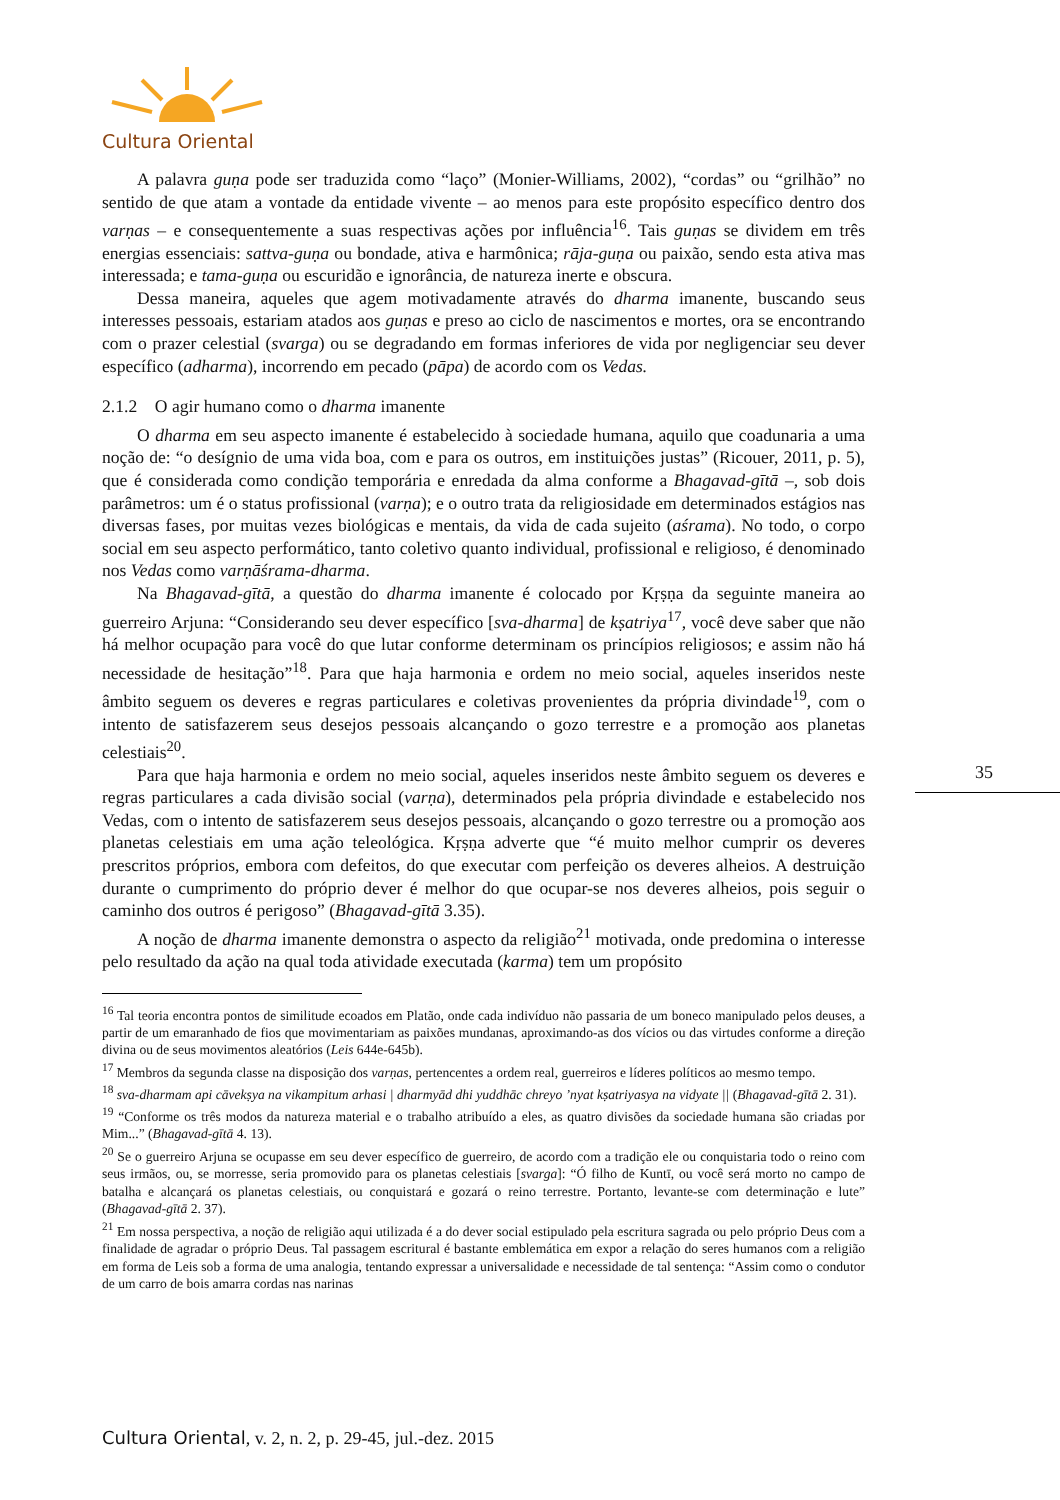Cultura Oriental
A palavra guṇa pode ser traduzida como “laço” (Monier-Williams, 2002), “cordas” ou “grilhão” no sentido de que atam a vontade da entidade vivente – ao menos para este propósito específico dentro dos varṇas – e consequentemente a suas respectivas ações por influência<sup>16</sup>. Tais guṇas se dividem em três energias essenciais: sattva-guṇa ou bondade, ativa e harmônica; rāja-guṇa ou paixão, sendo esta ativa mas interessada; e tama-guṇa ou escuridão e ignorância, de natureza inerte e obscura.
Dessa maneira, aqueles que agem motivadamente através do dharma imanente, buscando seus interesses pessoais, estariam atados aos guṇas e preso ao ciclo de nascimentos e mortes, ora se encontrando com o prazer celestial (svarga) ou se degradando em formas inferiores de vida por negligenciar seu dever específico (adharma), incorrendo em pecado (pāpa) de acordo com os Vedas.
2.1.2 O agir humano como o dharma imanente
O dharma em seu aspecto imanente é estabelecido à sociedade humana, aquilo que coadunaria a uma noção de: “o desígnio de uma vida boa, com e para os outros, em instituições justas” (Ricouer, 2011, p. 5), que é considerada como condição temporária e enredada da alma conforme a Bhagavad-gītā –, sob dois parâmetros: um é o status profissional (varṇa); e o outro trata da religiosidade em determinados estágios nas diversas fases, por muitas vezes biológicas e mentais, da vida de cada sujeito (aśrama). No todo, o corpo social em seu aspecto performático, tanto coletivo quanto individual, profissional e religioso, é denominado nos Vedas como varṇāśrama-dharma.
Na Bhagavad-gītā, a questão do dharma imanente é colocado por Kṛṣṇa da seguinte maneira ao guerreiro Arjuna: “Considerando seu dever específico [sva-dharma] de kṣatriya<sup>17</sup>, você deve saber que não há melhor ocupação para você do que lutar conforme determinam os princípios religiosos; e assim não há necessidade de hesitação”<sup>18</sup>. Para que haja harmonia e ordem no meio social, aqueles inseridos neste âmbito seguem os deveres e regras particulares e coletivas provenientes da própria divindade<sup>19</sup>, com o intento de satisfazerem seus desejos pessoais alcançando o gozo terrestre e a promoção aos planetas celestiais<sup>20</sup>.
Para que haja harmonia e ordem no meio social, aqueles inseridos neste âmbito seguem os deveres e regras particulares a cada divisão social (varṇa), determinados pela própria divindade e estabelecido nos Vedas, com o intento de satisfazerem seus desejos pessoais, alcançando o gozo terrestre ou a promoção aos planetas celestiais em uma ação teleológica. Kṛṣṇa adverte que “é muito melhor cumprir os deveres prescritos próprios, embora com defeitos, do que executar com perfeição os deveres alheios. A destruição durante o cumprimento do próprio dever é melhor do que ocupar-se nos deveres alheios, pois seguir o caminho dos outros é perigoso” (Bhagavad-gītā 3.35).
A noção de dharma imanente demonstra o aspecto da religião<sup>21</sup> motivada, onde predomina o interesse pelo resultado da ação na qual toda atividade executada (karma) tem um propósito
<sup>16</sup> Tal teoria encontra pontos de similitude ecoados em Platão, onde cada indivíduo não passaria de um boneco manipulado pelos deuses, a partir de um emaranhado de fios que movimentariam as paixões mundanas, aproximando-as dos vícios ou das virtudes conforme a direção divina ou de seus movimentos aleatórios (Leis 644e-645b).
<sup>17</sup> Membros da segunda classe na disposição dos varṇas, pertencentes a ordem real, guerreiros e líderes políticos ao mesmo tempo.
<sup>18</sup> sva-dharmam api cāvekṣya na vikampitum arhasi | dharmyād dhi yuddhāc chreyo ’nyat kṣatriyasya na vidyate || (Bhagavad-gītā 2. 31).
<sup>19</sup> “Conforme os três modos da natureza material e o trabalho atribuído a eles, as quatro divisões da sociedade humana são criadas por Mim...” (Bhagavad-gītā 4. 13).
<sup>20</sup> Se o guerreiro Arjuna se ocupasse em seu dever específico de guerreiro, de acordo com a tradição ele ou conquistaria todo o reino com seus irmãos, ou, se morresse, seria promovido para os planetas celestiais [svarga]: “Ó filho de Kuntī, ou você será morto no campo de batalha e alcançará os planetas celestiais, ou conquistará e gozará o reino terrestre. Portanto, levante-se com determinação e lute” (Bhagavad-gītā 2. 37).
<sup>21</sup> Em nossa perspectiva, a noção de religião aqui utilizada é a do dever social estipulado pela escritura sagrada ou pelo próprio Deus com a finalidade de agradar o próprio Deus. Tal passagem escritural é bastante emblemática em expor a relação do seres humanos com a religião em forma de Leis sob a forma de uma analogia, tentando expressar a universalidade e necessidade de tal sentença: “Assim como o condutor de um carro de bois amarra cordas nas narinas
35
Cultura Oriental, v. 2, n. 2, p. 29-45, jul.-dez. 2015